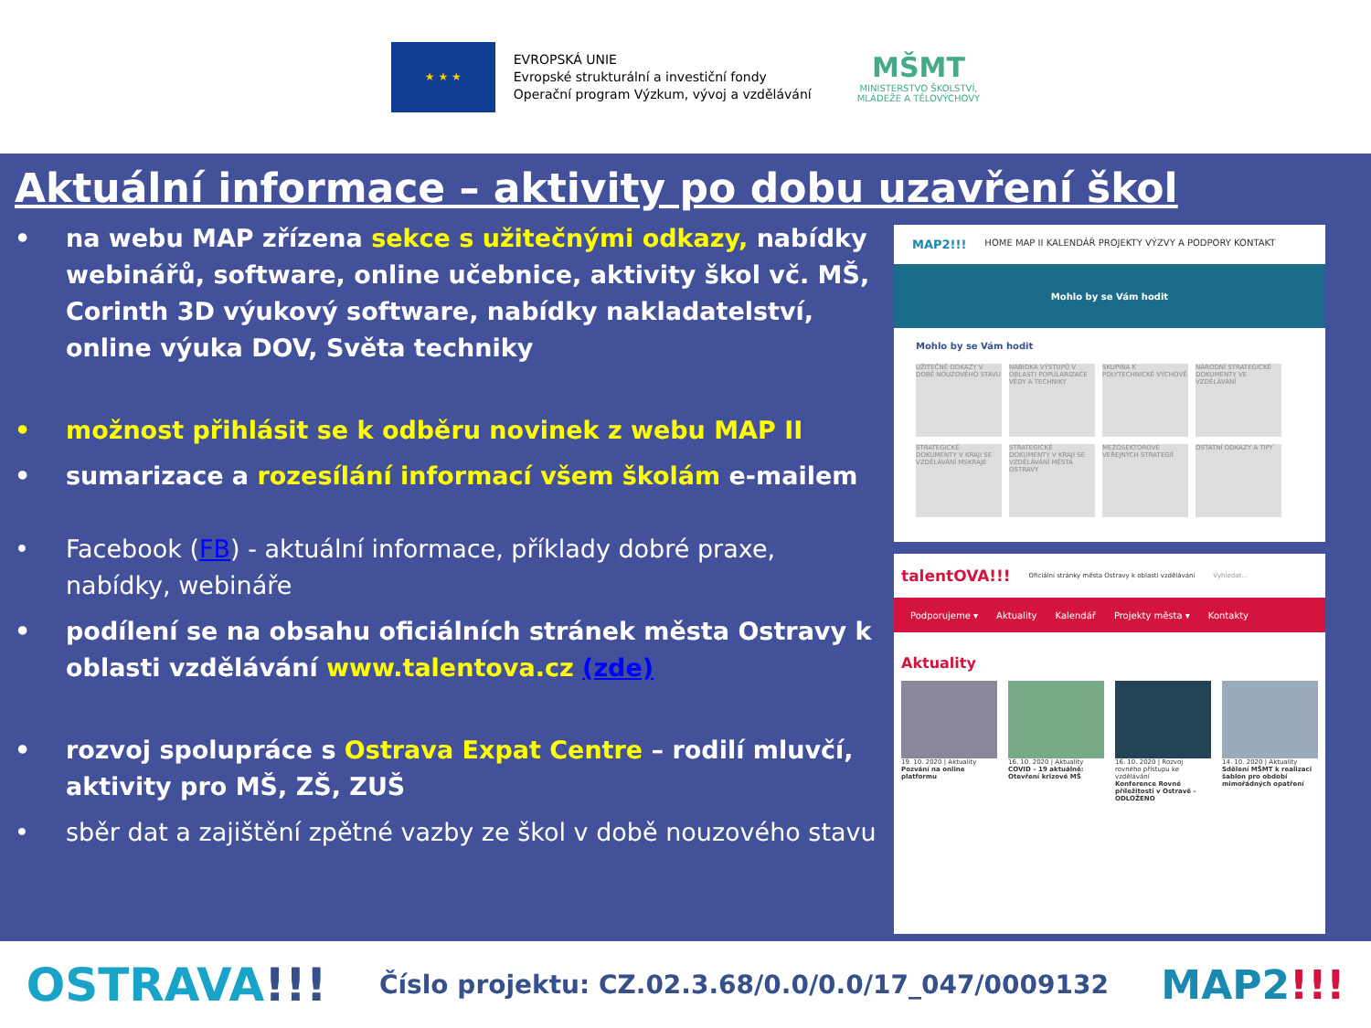★ ★ ★
EVROPSKÁ UNIE
Evropské strukturální a investiční fondy
Operační program Výzkum, vývoj a vzdělávání
MŠMT
MINISTERSTVO ŠKOLSTVÍ,
MLÁDEŽE A TĚLOVÝCHOVY
Aktuální informace – aktivity po dobu uzavření škol
• na webu MAP zřízena sekce s užitečnými odkazy, nabídky webinářů, software, online učebnice, aktivity škol vč. MŠ, Corinth 3D výukový software, nabídky nakladatelství, online výuka DOV, Světa techniky
• možnost přihlásit se k odběru novinek z webu MAP II
• sumarizace a rozesílání informací všem školám e-mailem
• Facebook (FB) - aktuální informace, příklady dobré praxe, nabídky, webináře
• podílení se na obsahu oficiálních stránek města Ostravy k oblasti vzdělávání www.talentova.cz (zde)
• rozvoj spolupráce s Ostrava Expat Centre – rodilí mluvčí, aktivity pro MŠ, ZŠ, ZUŠ
• sběr dat a zajištění zpětné vazby ze škol v době nouzového stavu
MAP2!!! HOME MAP II KALENDÁŘ PROJEKTY VÝZVY A PODPORY KONTAKT
Mohlo by se Vám hodit
Mohlo by se Vám hodit
UŽITEČNÉ ODKAZY V DOBĚ NOUZOVÉHO STAVU
NABÍDKA VÝSTUPŮ V OBLASTI POPULARIZACE VĚDY A TECHNIKY
SKUPINA K POLYTECHNICKÉ VÝCHOVĚ
NÁRODNÍ STRATEGICKÉ DOKUMENTY VE VZDĚLÁVÁNÍ
STRATEGICKÉ DOKUMENTY V KRAJI SE VZDĚLÁVÁNÍ MSKRAJE
STRATEGICKÉ DOKUMENTY V KRAJI SE VZDĚLÁVÁNÍ MĚSTA OSTRAVY
MEZOSEKTOROVÉ VEŘEJNÝCH STRATEGIÍ
OSTATNÍ ODKAZY A TIPY
talentOVA!!! Oficiální stránky města Ostravy k oblasti vzdělávání Vyhledat...
Podporujeme ▾ Aktuality Kalendář Projekty města ▾ Kontakty
Aktuality
19. 10. 2020 | Aktuality
Pozvání na online platformu
16. 10. 2020 | Aktuality
COVID – 19 aktuálně: Otevření krizové MŠ
16. 10. 2020 | Rozvoj rovného přístupu ke vzdělávání
Konference Rovné příležitosti v Ostravě – ODLOŽENO
14. 10. 2020 | Aktuality
Sdělení MŠMT k realizaci šablon pro období mimořádných opatření
OSTRAVA!!! Číslo projektu: CZ.02.3.68/0.0/0.0/17_047/0009132 MAP2!!!